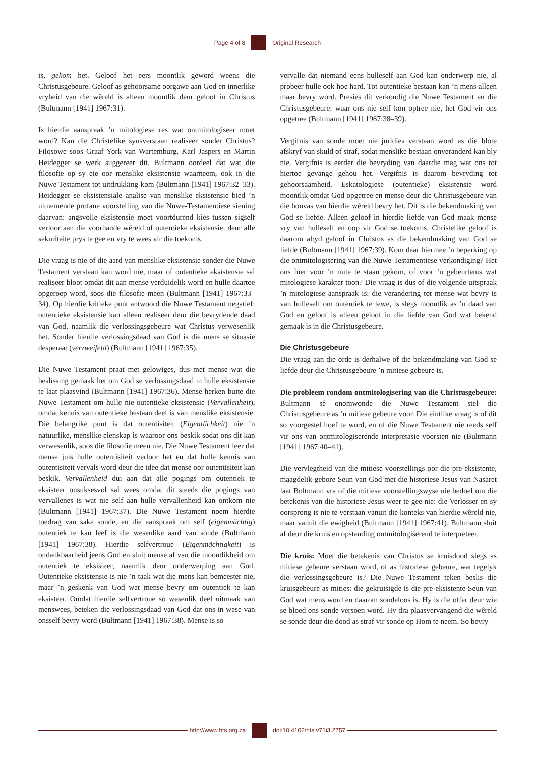Page 4 of 8 Original Research
is, gekom het. Geloof het eers moontlik geword weens die Christusgebeure. Geloof as gehoorsame oorgawe aan God en innerlike vryheid van die wêreld is alleen moontlik deur geloof in Christus (Bultmann [1941] 1967:31).
Is hierdie aanspraak ’n mitologiese res wat ontmitologiseer moet word? Kan die Christelike synsverstaan realiseer sonder Christus? Filosowe soos Graaf York van Wartemburg, Karl Jaspers en Martin Heidegger se werk suggereer dit. Bultmann oordeel dat wat die filosofie op sy eie oor menslike eksistensie waarneem, ook in die Nuwe Testament tot uitdrukking kom (Bultmann [1941] 1967:32–33). Heidegger se eksistensiale analise van menslike eksistensie bied ’n uitnemende profane voorstelling van die Nuwe-Testamentiese siening daarvan: angsvolle eksistensie moet voortdurend kies tussen sigself verloor aan die voorhande wêreld of outentieke eksistensie, deur alle sekuriteite prys te gee en vry te wees vir die toekoms.
Die vraag is nie of die aard van menslike eksistensie sonder die Nuwe Testament verstaan kan word nie, maar of outentieke eksistensie sal realiseer bloot omdat dit aan mense verduidelik word en hulle daartoe opgeroep word, soos die filosofie meen (Bultmann [1941] 1967:33–34). Op hierdie kritieke punt antwoord die Nuwe Testament negatief: outentieke eksistensie kan alleen realiseer deur die bevrydende daad van God, naamlik die verlossingsgebeure wat Christus verwesenlik het. Sonder hierdie verlossingsdaad van God is die mens se situasie desperaat (verzweifeld) (Bultmann [1941] 1967:35).
Die Nuwe Testament praat met gelowiges, dus met mense wat die beslissing gemaak het om God se verlossingsdaad in hulle eksistensie te laat plaasvind (Bultmann [1941] 1967:36). Mense herken buite die Nuwe Testament om hulle nie-outentieke eksistensie (Vervallenheit), omdat kennis van outentieke bestaan deel is van menslike eksistensie. Die belangrike punt is dat outentisiteit (Eigentlichkeit) nie ’n natuurlike, menslike eienskap is waaroor ons beskik sodat ons dit kan verwesenlik, soos die filosofie meen nie. Die Nuwe Testament leer dat mense juis hulle outentisiteit verloor het en dat hulle kennis van outentisiteit vervals word deur die idee dat mense oor outentisiteit kan beskik. Vervallenheid dui aan dat alle pogings om outentiek te eksisteer onsuksesvol sal wees omdat dit steeds die pogings van vervallenes is wat nie self aan hulle vervallenheid kan ontkom nie (Bultmann [1941] 1967:37). Die Nuwe Testament noem hierdie toedrag van sake sonde, en die aanspraak om self (eigenmächtig) outentiek te kan leef is die wesenlike aard van sonde (Bultmann [1941] 1967:38). Hierdie selfvertroue (Eigenmächtigkeit) is ondankbaarheid jeens God en sluit mense af van die moontlikheid om outentiek te eksisteer, naamlik deur onderwerping aan God. Outentieke eksistensie is nie ’n taak wat die mens kan bemeester nie, maar ’n geskenk van God wat mense bevry om outentiek te kan eksisteer. Omdat hierdie selfvertroue so wesenlik deel uitmaak van menswees, beteken die verlossingsdaad van God dat ons in wese van onsself bevry word (Bultmann [1941] 1967:38). Mense is so
vervalle dat niemand eens hulleself aan God kan onderwerp nie, al probeer hulle ook hoe hard. Tot outentieke bestaan kan ’n mens alleen maar bevry word. Presies dít verkondig die Nuwe Testament en die Christusgebeure: waar ons nie self kon optree nie, het God vir ons opgetree (Bultmann [1941] 1967:38–39).
Vergifnis van sonde moet nie juridies verstaan word as die blote afskryf van skuld of straf, sodat menslike bestaan onveranderd kan bly nie. Vergifnis is eerder die bevryding van daardie mag wat ons tot hiertoe gevange gehou het. Vergifnis is daarom bevryding tot gehoorsaamheid. Eskatologiese (outentieke) eksistensie word moontlik omdat God opgetree en mense deur die Christusgebeure van die houvas van hierdie wêreld bevry het. Dit is die bekendmaking van God se liefde. Alleen geloof in hierdie liefde van God maak mense vry van hulleself en oop vir God se toekoms. Christelike geloof is daarom altyd geloof in Christus as die bekendmaking van God se liefde (Bultmann [1941] 1967:39). Kom daar hiermee ’n beperking op die ontmitologisering van die Nuwe-Testamentiese verkondiging? Het ons hier voor ’n mite te staan gekom, of voor ’n gebeurtenis wat mitologiese karakter toon? Die vraag is dus of die volgende uitspraak ’n mitologiese aanspraak is: die verandering tot mense wat bevry is van hulleself om outentiek te lewe, is slegs moontlik as ’n daad van God en geloof is alleen geloof in die liefde van God wat bekend gemaak is in die Christusgebeure.
Die Christusgebeure
Die vraag aan die orde is derhalwe of die bekendmaking van God se liefde deur die Christusgebeure ’n mitiese gebeure is.
Die probleem rondom ontmitologisering van die Christusgebeure: Bultmann sê onomwonde die Nuwe Testament stel die Christusgebeure as ’n mitiese gebeure voor. Die eintlike vraag is of dit so voorgestel hoef te word, en of die Nuwe Testament nie reeds self vir ons van ontmitologiserende interpretasie voorsien nie (Bultmann [1941] 1967:40–41).
Die vervlegtheid van die mitiese voorstellings oor die pre-eksistente, maagdelik-gebore Seun van God met die historiese Jesus van Nasaret laat Bultmann vra of die mitiese voorstellingswyse nie bedoel om die betekenis van die historiese Jesus weer te gee nie: die Verlosser en sy oorsprong is nie te verstaan vanuit die konteks van hierdie wêreld nie, maar vanuit die ewigheid (Bultmann [1941] 1967:41). Bultmann sluit af deur die kruis en opstanding ontmitologiserend te interpreteer.
Die kruis: Moet die betekenis van Christus se kruisdood slegs as mitiese gebeure verstaan word, of as historiese gebeure, wat tegelyk die verlossingsgebeure is? Die Nuwe Testament teken beslis die kruisgebeure as mities: die gekruisigde is die pre-eksistente Seun van God wat mens word en daarom sondeloos is. Hy is die offer deur wie se bloed ons sonde versoen word. Hy dra plaasvervangend die wêreld se sonde deur die dood as straf vir sonde op Hom te neem. So bevry
http://www.hts.org.za doi:10.4102/hts.v71i3.2757